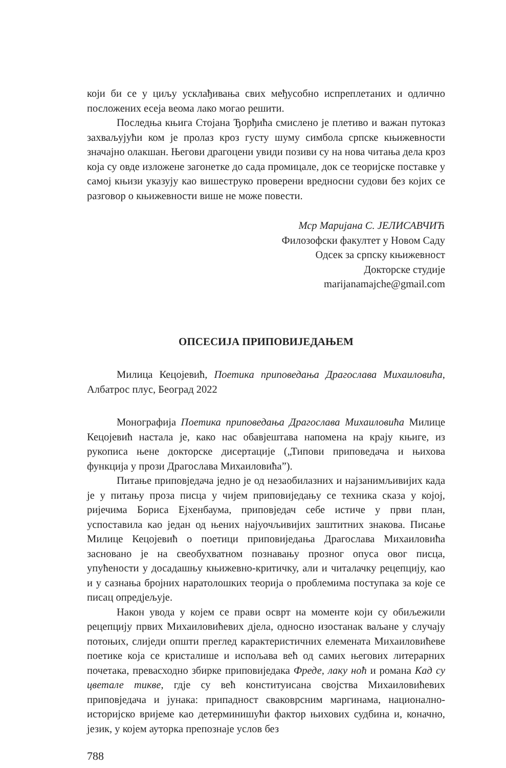који би се у циљу усклађивања свих међусобно испреплетаних и одлично посложених есеја веома лако могао решити.
Последња књига Стојана Ђорђића смислено је плетиво и важан путоказ захваљујући ком је пролаз кроз густу шуму симбола српске књижевности значајно олакшан. Његови драгоцени увиди позиви су на нова читања дела кроз која су овде изложене загонетке до сада промицале, док се теоријске поставке у самој књизи указују као вишеструко проверени вредносни судови без којих се разговор о књижевности више не може повести.
Мср Маријана С. ЈЕЛИСАВЧИЋ
Филозофски факултет у Новом Саду
Одсек за српску књижевност
Докторске студије
marijanamajche@gmail.com
ОПСЕСИЈА ПРИПОВИЈЕДАЊЕМ
Милица Кецојевић, Поетика приповедања Драгослава Михаиловића, Албатрос плус, Београд 2022
Монографија Поетика приповедања Драгослава Михаиловића Милице Кецојевић настала је, како нас обавјештава напомена на крају књиге, из рукописа њене докторске дисертације („Типови приповедача и њихова функција у прози Драгослава Михаиловића”).
Питање приповједача једно је од незаобилазних и најзанимљивијих када је у питању проза писца у чијем приповиједању се техника сказа у којој, ријечима Бориса Ејхенбаума, приповједач себе истиче у први план, успоставила као један од њених најуочљивијих заштитних знакова. Писање Милице Кецојевић о поетици приповиједања Драгослава Михаиловића засновано је на свеобухватном познавању прозног опуса овог писца, упућености у досадашњу књижевно-критичку, али и читалачку рецепцију, као и у сазнања бројних наратолошких теорија о проблемима поступака за које се писац опредјељује.
Након увода у којем се прави осврт на моменте који су обиљежили рецепцију првих Михаиловићевих дјела, односно изостанак ваљане у случају потоњих, слиједи општи преглед карактеристичних елемената Михаиловићеве поетике која се кристалише и испољава већ од самих његових литерарних почетака, превасходно збирке приповиједака Фреде, лаку ноћ и романа Кад су цветале тикве, гдје су већ конституисана својства Михаиловићевих приповједача и јунака: припадност сваковрсним маргинама, национално-историјско вријеме као детерминишући фактор њихових судбина и, коначно, језик, у којем ауторка препознаје услов без
788